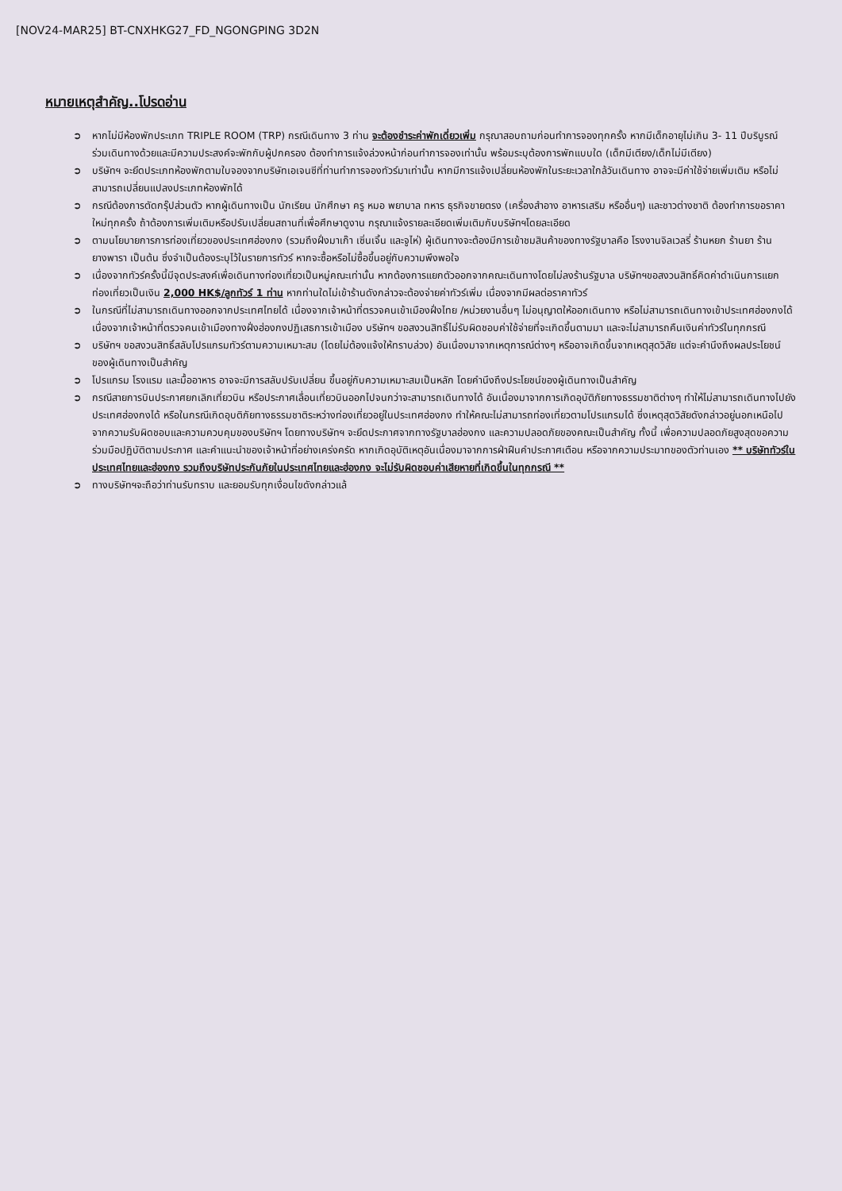[NOV24-MAR25] BT-CNXHKG27_FD_NGONGPING 3D2N
หมายเหตุสำคัญ..โปรดอ่าน
➲ หากไม่มีห้องพักประเภท TRIPLE ROOM (TRP) กรณีเดินทาง 3 ท่าน จะต้องชำระค่าพักเดี่ยวเพิ่ม กรุณาสอบถามก่อนทำการจองทุกครั้ง หากมีเด็กอายุไม่เกิน 3- 11 ปีบริบูรณ์ ร่วมเดินทางด้วยและมีความประสงค์จะพักกับผู้ปกครอง ต้องทำการแจ้งล่วงหน้าก่อนทำการจองเท่านั้น พร้อมระบุต้องการพักแบบใด (เด็กมีเตียง/เด็กไม่มีเตียง)
➲ บริษัทฯ จะยึดประเภทห้องพักตามใบจองจากบริษัทเอเจนซีที่ท่านทำการจองทัวร์มาเท่านั้น หากมีการแจ้งเปลี่ยนห้องพักในระยะเวลาใกล้วันเดินทาง อาจจะมีค่าใช้จ่ายเพิ่มเติม หรือไม่สามารถเปลี่ยนแปลงประเภทห้องพักได้
➲ กรณีต้องการตัดกรุ๊ปส่วนตัว หากผู้เดินทางเป็น นักเรียน นักศึกษา ครู หมอ พยาบาล ทหาร ธุรกิจขายตรง (เครื่องสำอาง อาหารเสริม หรืออื่นๆ) และชาวต่างชาติ ต้องทำการขอราคาใหม่ทุกครั้ง ถ้าต้องการเพิ่มเติมหรือปรับเปลี่ยนสถานที่เพื่อศึกษาดูงาน กรุณาแจ้งรายละเอียดเพิ่มเติมกับบริษัทฯโดยละเอียด
➲ ตามนโยบายการการท่องเที่ยวของประเทศฮ่องกง (รวมถึงฝั่งมาเก๊า เซิ่นเจิ้น และจูไห่) ผู้เดินทางจะต้องมีการเข้าชมสินค้าของทางรัฐบาลคือ โรงงานจิลเวลรี่ ร้านหยก ร้านยา ร้านยางพารา เป็นต้น ซึ่งจำเป็นต้องระบุไว้ในรายการทัวร์ หากจะซื้อหรือไม่ซื้อขึ้นอยู่กับความพึงพอใจ
➲ เนื่องจากทัวร์ครั้งนี้มีจุดประสงค์เพื่อเดินทางท่องเที่ยวเป็นหมู่คณะเท่านั้น หากต้องการแยกตัวออกจากคณะเดินทางโดยไม่ลงร้านรัฐบาล บริษัทฯขอสงวนสิทธิ์คิดค่าดำเนินการแยกท่องเที่ยวเป็นเงิน 2,000 HK$/ลูกทัวร์ 1 ท่าน หากท่านใดไม่เข้าร้านดังกล่าวจะต้องจ่ายค่าทัวร์เพิ่ม เนื่องจากมีผลต่อราคาทัวร์
➲ ในกรณีที่ไม่สามารถเดินทางออกจากประเทศไทยได้ เนื่องจากเจ้าหน้าที่ตรวจคนเข้าเมืองฝั่งไทย /หน่วยงานอื่นๆ ไม่อนุญาตให้ออกเดินทาง หรือไม่สามารถเดินทางเข้าประเทศฮ่องกงได้ เนื่องจากเจ้าหน้าที่ตรวจคนเข้าเมืองทางฝั่งฮ่องกงปฏิเสธการเข้าเมือง บริษัทฯ ขอสงวนสิทธิ์ไม่รับผิดชอบค่าใช้จ่ายที่จะเกิดขึ้นตามมา และจะไม่สามารถคืนเงินค่าทัวร์ในทุกกรณี
➲ บริษัทฯ ขอสงวนสิทธิ์สลับโปรแกรมทัวร์ตามความเหมาะสม (โดยไม่ต้องแจ้งให้ทราบล่วง) อันเนื่องมาจากเหตุการณ์ต่างๆ หรืออาจเกิดขึ้นจากเหตุสุดวิสัย แต่จะคำนึงถึงผลประโยชน์ของผู้เดินทางเป็นสำคัญ
➲ โปรแกรม โรงแรม และมื้ออาหาร อาจจะมีการสลับปรับเปลี่ยน ขึ้นอยู่กับความเหมาะสมเป็นหลัก โดยคำนึงถึงประโยชน์ของผู้เดินทางเป็นสำคัญ
➲ กรณีสายการบินประกาศยกเลิกเที่ยวบิน หรือประกาศเลื่อนเที่ยวบินออกไปจนกว่าจะสามารถเดินทางได้ อันเนื่องมาจากการเกิดอุบัติภัยทางธรรมชาติต่างๆ ทำให้ไม่สามารถเดินทางไปยังประเทศฮ่องกงได้ หรือในกรณีเกิดอุบติภัยทางธรรมชาติระหว่างท่องเที่ยวอยู่ในประเทศฮ่องกง ทำให้คณะไม่สามารถท่องเที่ยวตามโปรแกรมได้ ซึ่งเหตุสุดวิสัยดังกล่าวอยู่นอกเหนือไปจากความรับผิดชอบและความควบคุมของบริษัทฯ โดยทางบริษัทฯ จะยึดประกาศจากทางรัฐบาลฮ่องกง และความปลอดภัยของคณะเป็นสำคัญ ทั้งนี้ เพื่อความปลอดภัยสูงสุดขอความร่วมมือปฏิบัติตามประกาศ และคำแนะนำของเจ้าหน้าที่อย่างเคร่งครัด หากเกิดอุบัติเหตุอันเนื่องมาจากการฝ่าฝืนคำประกาศเตือน หรือจากความประมาทของตัวท่านเอง ** บริษัททัวร์ในประเทศไทยและฮ่องกง รวมถึงบริษัทประกันภัยในประเทศไทยและฮ่องกง จะไม่รับผิดชอบค่าเสียหายที่เกิดขึ้นในทุกกรณี **
➲ ทางบริษัทฯจะถือว่าท่านรับทราบ และยอมรับทุกเงื่อนไขดังกล่าวแล้